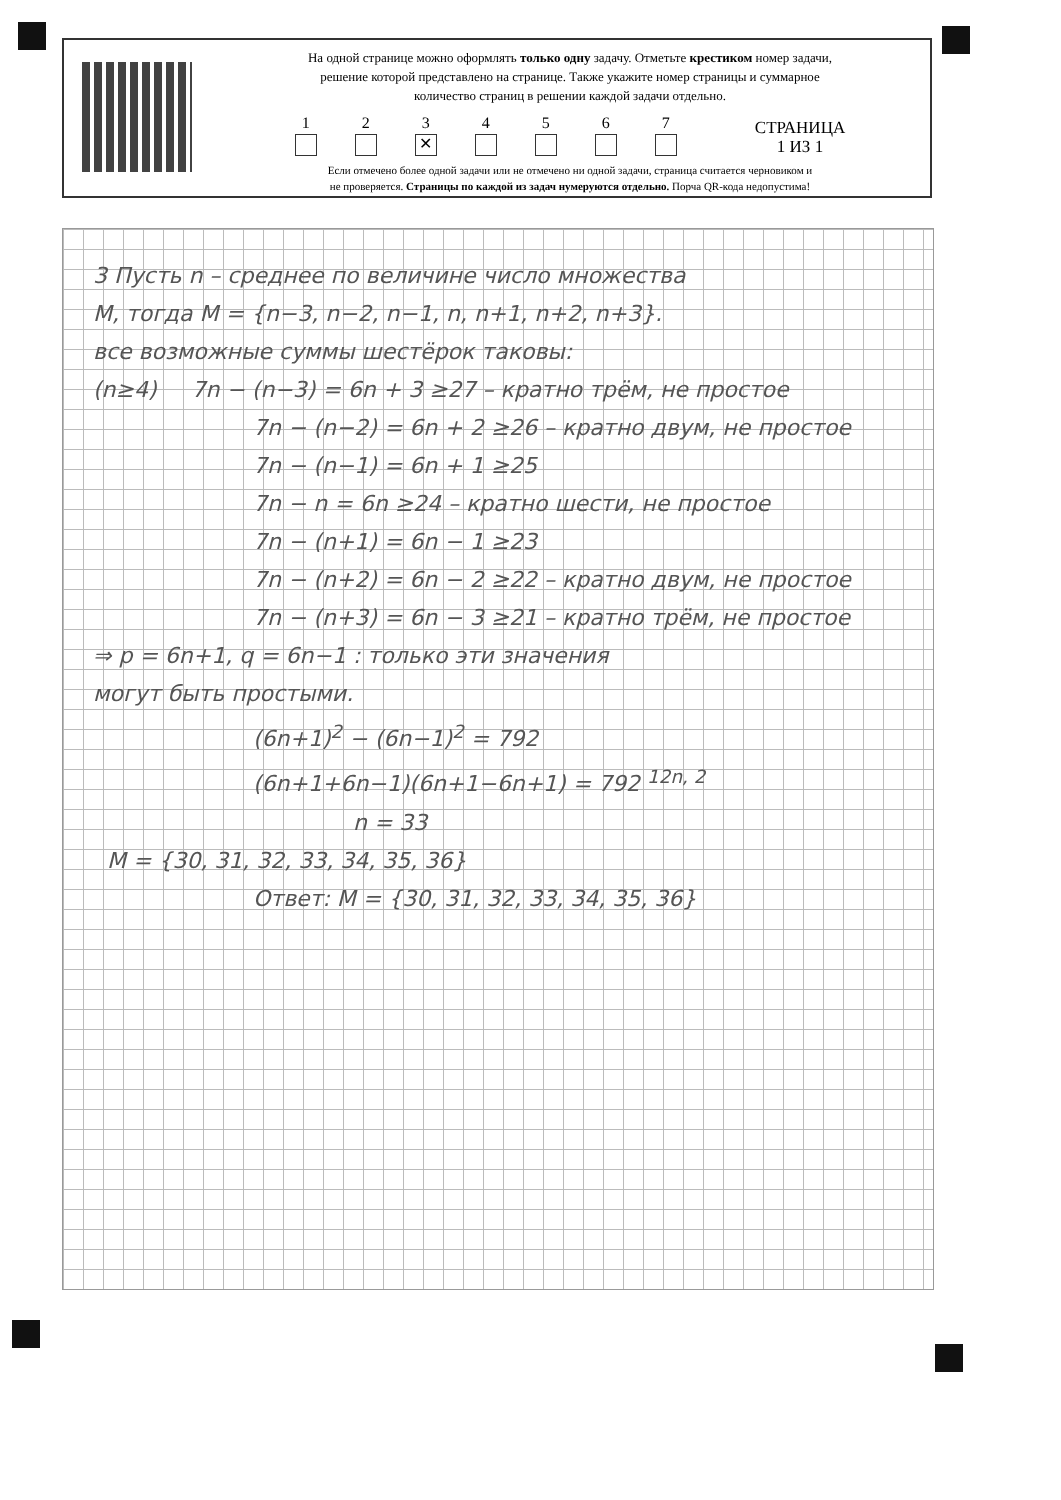На одной странице можно оформлять только одну задачу. Отметьте крестиком номер задачи,
решение которой представлено на странице. Также укажите номер страницы и суммарное
количество страниц в решении каждой задачи отдельно.
1
2
3
✕
4
5
6
7
СТРАНИЦА
1 ИЗ 1
Если отмечено более одной задачи или не отмечено ни одной задачи, страница считается черновиком и
не проверяется. Страницы по каждой из задач нумеруются отдельно. Порча QR-кода недопустима!
3 Пусть n – среднее по величине число множества
M, тогда M = {n−3, n−2, n−1, n, n+1, n+2, n+3}.
все возможные суммы шестёрок таковы:
(n≥4) 7n − (n−3) = 6n + 3 ≥27 – кратно трём, не простое
7n − (n−2) = 6n + 2 ≥26 – кратно двум, не простое
7n − (n−1) = 6n + 1 ≥25
7n − n = 6n ≥24 – кратно шести, не простое
7n − (n+1) = 6n − 1 ≥23
7n − (n+2) = 6n − 2 ≥22 – кратно двум, не простое
7n − (n+3) = 6n − 3 ≥21 – кратно трём, не простое
⇒ p = 6n+1, q = 6n−1 : только эти значения
могут быть простыми.
(6n+1)<sup>2</sup> − (6n−1)<sup>2</sup> = 792
(6n+1+6n−1)(6n+1−6n+1) = 792 <sup>12n, 2</sup>
n = 33
M = {30, 31, 32, 33, 34, 35, 36}
Ответ: M = {30, 31, 32, 33, 34, 35, 36}